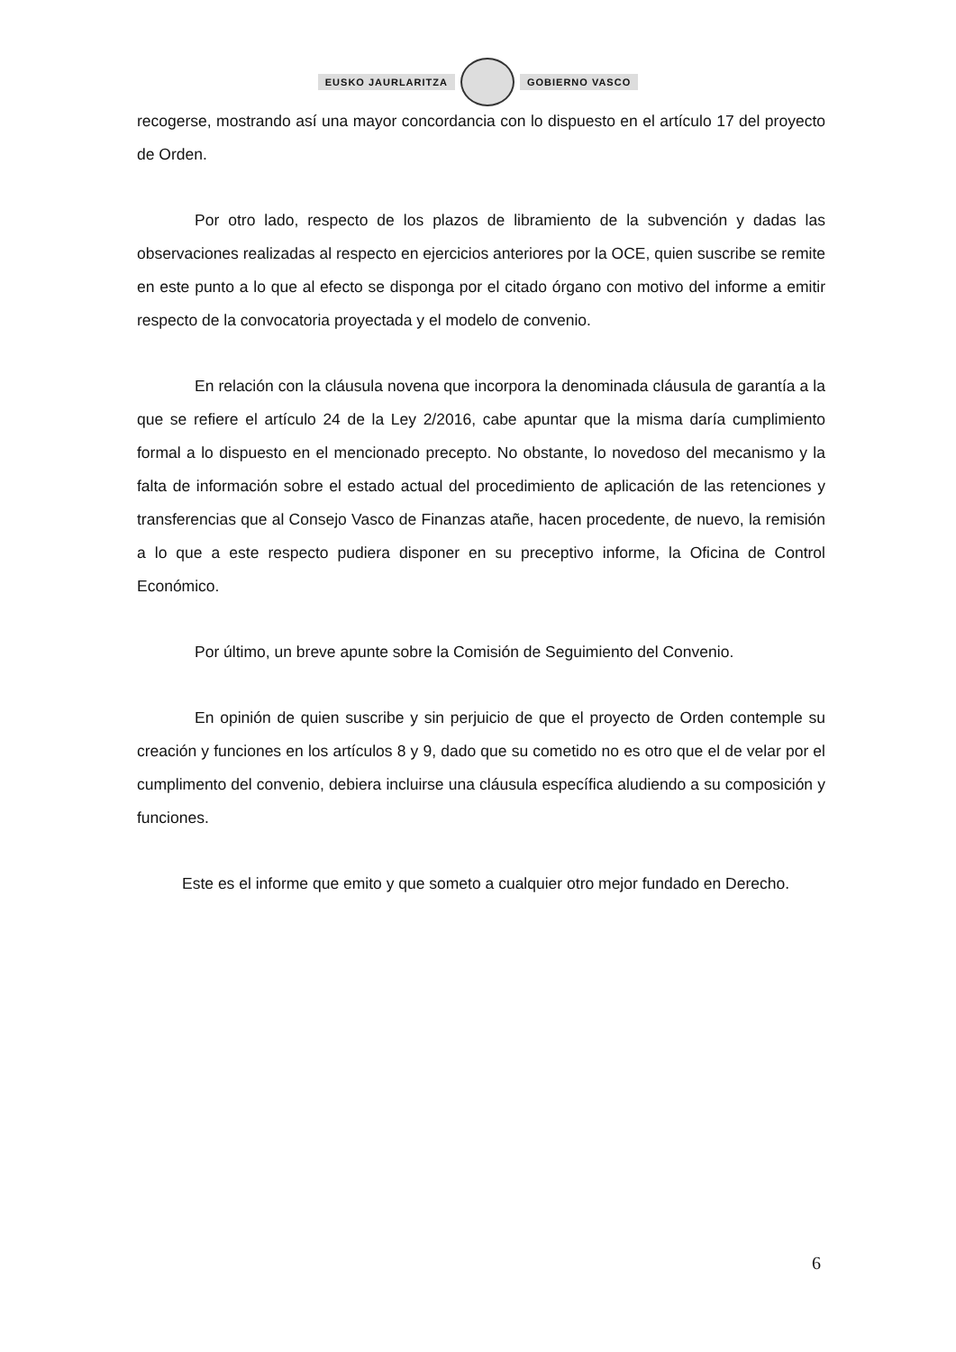EUSKO JAURLARITZA GOBIERNO VASCO
recogerse, mostrando así una mayor concordancia con lo dispuesto en el artículo 17 del proyecto de Orden.
Por otro lado, respecto de los plazos de libramiento de la subvención y dadas las observaciones realizadas al respecto en ejercicios anteriores por la OCE, quien suscribe se remite en este punto a lo que al efecto se disponga por el citado órgano con motivo del informe a emitir respecto de la convocatoria proyectada y el modelo de convenio.
En relación con la cláusula novena que incorpora la denominada cláusula de garantía a la que se refiere el artículo 24 de la Ley 2/2016, cabe apuntar que la misma daría cumplimiento formal a lo dispuesto en el mencionado precepto. No obstante, lo novedoso del mecanismo y la falta de información sobre el estado actual del procedimiento de aplicación de las retenciones y transferencias que al Consejo Vasco de Finanzas atañe, hacen procedente, de nuevo, la remisión a lo que a este respecto pudiera disponer en su preceptivo informe, la Oficina de Control Económico.
Por último, un breve apunte sobre la Comisión de Seguimiento del Convenio.
En opinión de quien suscribe y sin perjuicio de que el proyecto de Orden contemple su creación y funciones en los artículos 8 y 9, dado que su cometido no es otro que el de velar por el cumplimento del convenio, debiera incluirse una cláusula específica aludiendo a su composición y funciones.
Este es el informe que emito y que someto a cualquier otro mejor fundado en Derecho.
6